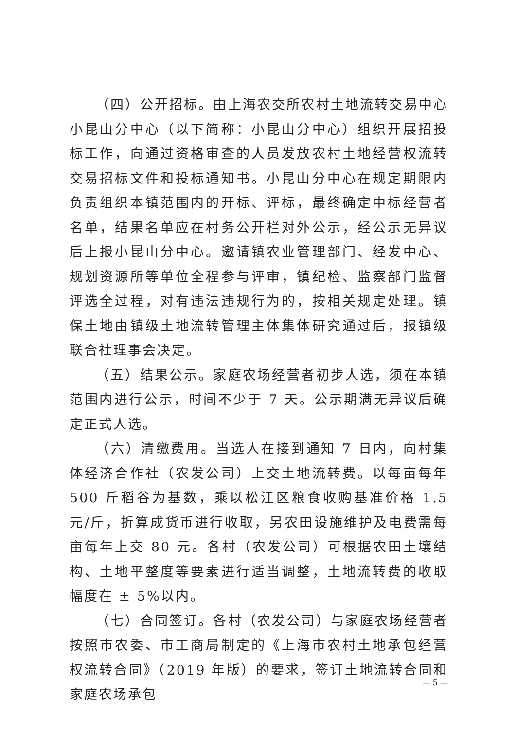（四）公开招标。由上海农交所农村土地流转交易中心小昆山分中心（以下简称：小昆山分中心）组织开展招投标工作，向通过资格审查的人员发放农村土地经营权流转交易招标文件和投标通知书。小昆山分中心在规定期限内负责组织本镇范围内的开标、评标，最终确定中标经营者名单，结果名单应在村务公开栏对外公示，经公示无异议后上报小昆山分中心。邀请镇农业管理部门、经发中心、规划资源所等单位全程参与评审，镇纪检、监察部门监督评选全过程，对有违法违规行为的，按相关规定处理。镇保土地由镇级土地流转管理主体集体研究通过后，报镇级联合社理事会决定。
（五）结果公示。家庭农场经营者初步人选，须在本镇范围内进行公示，时间不少于 7 天。公示期满无异议后确定正式人选。
（六）清缴费用。当选人在接到通知 7 日内，向村集体经济合作社（农发公司）上交土地流转费。以每亩每年 500 斤稻谷为基数，乘以松江区粮食收购基准价格 1.5 元/斤，折算成货币进行收取，另农田设施维护及电费需每亩每年上交 80 元。各村（农发公司）可根据农田土壤结构、土地平整度等要素进行适当调整，土地流转费的收取幅度在 ± 5%以内。
（七）合同签订。各村（农发公司）与家庭农场经营者按照市农委、市工商局制定的《上海市农村土地承包经营权流转合同》（2019 年版）的要求，签订土地流转合同和家庭农场承包
— 5 —